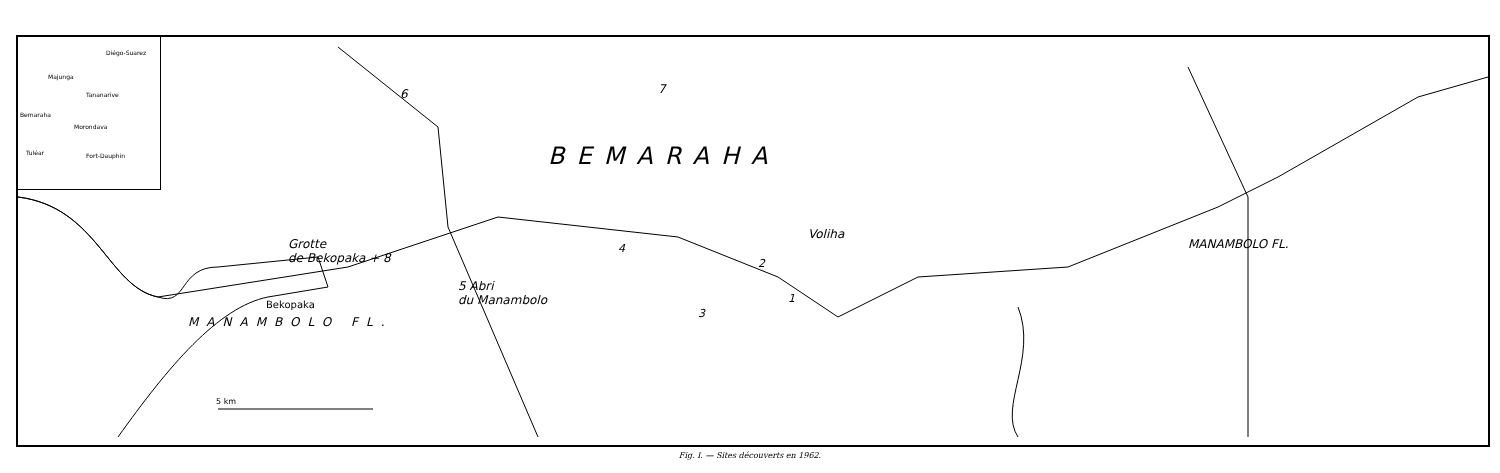Diégo-Suarez
Majunga
Tananarive
Bemaraha
Morondava
Tuléar Fort-Dauphin
BEMARAHA
7
6
Grotte
de Bekopaka + 8
5 Abri
du Manambolo
Bekopaka
MANAMBOLO FL.
4
2
3
1
Voliha
MANAMBOLO FL.
5 km
Fig. I. — Sites découverts en 1962.